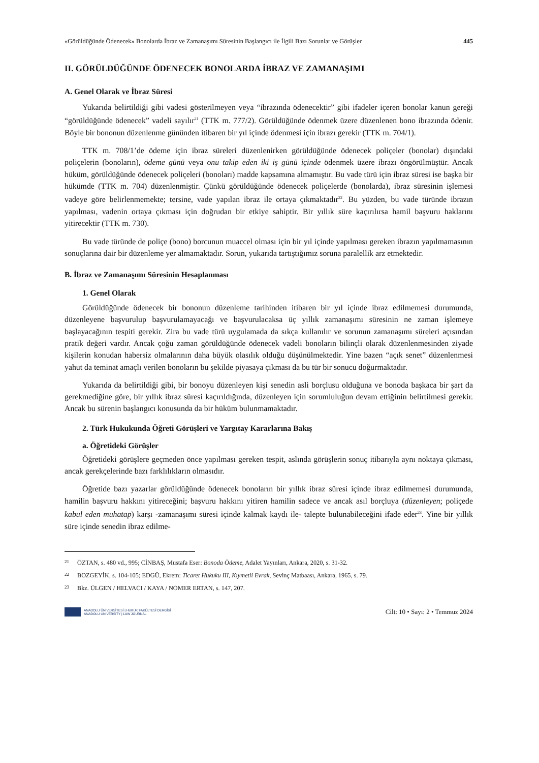«Görüldüğünde Ödenecek» Bonolarda İbraz ve Zamanaşımı Süresinin Başlangıcı ile İlgili Bazı Sorunlar ve Görüşler 445
II. GÖRÜLDÜĞÜNDE ÖDENECEK BONOLARDA İBRAZ VE ZAMANAŞIMI
A. Genel Olarak ve İbraz Süresi
Yukarıda belirtildiği gibi vadesi gösterilmeyen veya “ibrazında ödenecektir” gibi ifadeler içeren bonolar kanun gereği “görüldüğünde ödenecek” vadeli sayılır<sup>21</sup> (TTK m. 777/2). Görüldüğünde ödenmek üzere düzenlenen bono ibrazında ödenir. Böyle bir bononun düzenlenme gününden itibaren bir yıl içinde ödenmesi için ibrazı gerekir (TTK m. 704/1).
TTK m. 708/1’de ödeme için ibraz süreleri düzenlenirken görüldüğünde ödenecek poliçeler (bonolar) dışındaki poliçelerin (bonoların), ödeme günü veya onu takip eden iki iş günü içinde ödenmek üzere ibrazı öngörülmüştür. Ancak hüküm, görüldüğünde ödenecek poliçeleri (bonoları) madde kapsamına almamıştır. Bu vade türü için ibraz süresi ise başka bir hükümde (TTK m. 704) düzenlenmiştir. Çünkü görüldüğünde ödenecek poliçelerde (bonolarda), ibraz süresinin işlemesi vadeye göre belirlenmemekte; tersine, vade yapılan ibraz ile ortaya çıkmaktadır<sup>22</sup>. Bu yüzden, bu vade türünde ibrazın yapılması, vadenin ortaya çıkması için doğrudan bir etkiye sahiptir. Bir yıllık süre kaçırılırsa hamil başvuru haklarını yitirecektir (TTK m. 730).
Bu vade türünde de poliçe (bono) borcunun muaccel olması için bir yıl içinde yapılması gereken ibrazın yapılmamasının sonuçlarına dair bir düzenleme yer almamaktadır. Sorun, yukarıda tartıştığımız soruna paralellik arz etmektedir.
B. İbraz ve Zamanaşımı Süresinin Hesaplanması
1. Genel Olarak
Görüldüğünde ödenecek bir bononun düzenleme tarihinden itibaren bir yıl içinde ibraz edilmemesi durumunda, düzenleyene başvurulup başvurulamayacağı ve başvurulacaksa üç yıllık zamanaşımı süresinin ne zaman işlemeye başlayacağının tespiti gerekir. Zira bu vade türü uygulamada da sıkça kullanılır ve sorunun zamanaşımı süreleri açısından pratik değeri vardır. Ancak çoğu zaman görüldüğünde ödenecek vadeli bonoların bilinçli olarak düzenlenmesinden ziyade kişilerin konudan habersiz olmalarının daha büyük olasılık olduğu düşünülmektedir. Yine bazen “açık senet” düzenlenmesi yahut da teminat amaçlı verilen bonoların bu şekilde piyasaya çıkması da bu tür bir sonucu doğurmaktadır.
Yukarıda da belirtildiği gibi, bir bonoyu düzenleyen kişi senedin asli borçlusu olduğuna ve bonoda başkaca bir şart da gerekmediğine göre, bir yıllık ibraz süresi kaçırıldığında, düzenleyen için sorumluluğun devam ettiğinin belirtilmesi gerekir. Ancak bu sürenin başlangıcı konusunda da bir hüküm bulunmamaktadır.
2. Türk Hukukunda Öğreti Görüşleri ve Yargıtay Kararlarına Bakış
a. Öğretideki Görüşler
Öğretideki görüşlere geçmeden önce yapılması gereken tespit, aslında görüşlerin sonuç itibarıyla aynı noktaya çıkması, ancak gerekçelerinde bazı farklılıkların olmasıdır.
Öğretide bazı yazarlar görüldüğünde ödenecek bonoların bir yıllık ibraz süresi içinde ibraz edilmemesi durumunda, hamilin başvuru hakkını yitireceğini; başvuru hakkını yitiren hamilin sadece ve ancak asıl borçluya (düzenleyen; poliçede kabul eden muhatap) karşı -zamanaşımı süresi içinde kalmak kaydı ile- talepte bulunabileceğini ifade eder<sup>23</sup>. Yine bir yıllık süre içinde senedin ibraz edilme-
21 ÖZTAN, s. 480 vd., 995; CİNBAŞ, Mustafa Eser: Bonoda Ödeme, Adalet Yayınları, Ankara, 2020, s. 31-32.
22 BOZGEYİK, s. 104-105; EDGÜ, Ekrem: Ticaret Hukuku III, Kıymetli Evrak, Sevinç Matbaası, Ankara, 1965, s. 79.
23 Bkz. ÜLGEN / HELVACI / KAYA / NOMER ERTAN, s. 147, 207.
ANADOLU ÜNİVERSİTESİ | HUKUK FAKÜLTESİ DERGİSİ
ANADOLU UNIVERSITY | LAW JOURNAL
Cilt: 10 • Sayı: 2 • Temmuz 2024